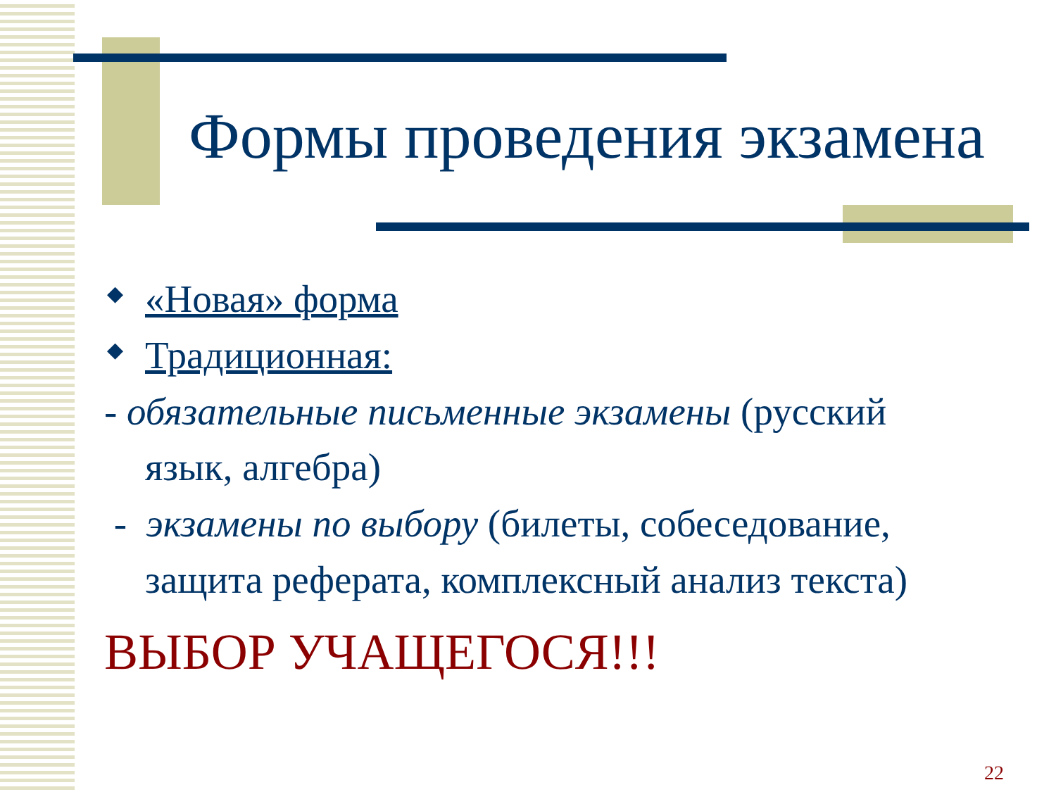Формы проведения экзамена
◆ «Новая» форма
◆ Традиционная:
- обязательные письменные экзамены (русский язык, алгебра)
- экзамены по выбору (билеты, собеседование, защита реферата, комплексный анализ текста)
ВЫБОР УЧАЩЕГОСЯ!!!
22